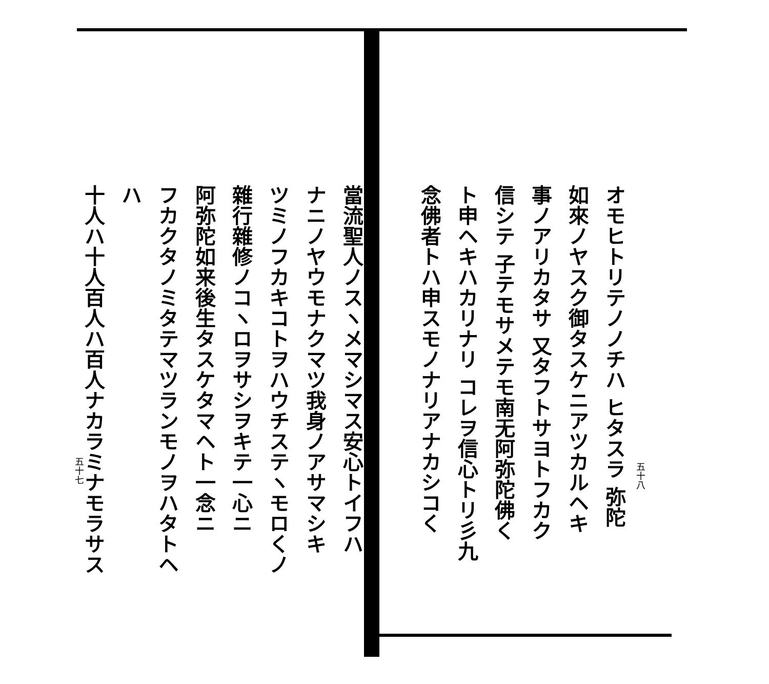オモヒトリテノノチハ ヒタスラ 弥陀
如來ノヤスク御タスケニアツカルヘキ
事ノアリカタサ 又タフトサヨトフカク
信シテ 子テモサメテモ南无阿弥陀佛く
ト申ヘキハカリナリ コレヲ信心トリ彡九
念佛者トハ申スモノナリアナカシコく
當流聖人ノスヽメマシマス安心トイフハ
ナニノヤウモナクマツ我身ノアサマシキ
ツミノフカキコトヲハウチステヽモロくノ
雜行雜修ノコヽロヲサシヲキテ一心ニ
阿弥陀如来後生タスケタマヘト一念ニ
フカクタノミタテマツランモノヲハタトヘハ
十人ハ十人百人ハ百人ナカラミナモラサス
五十八
五十七